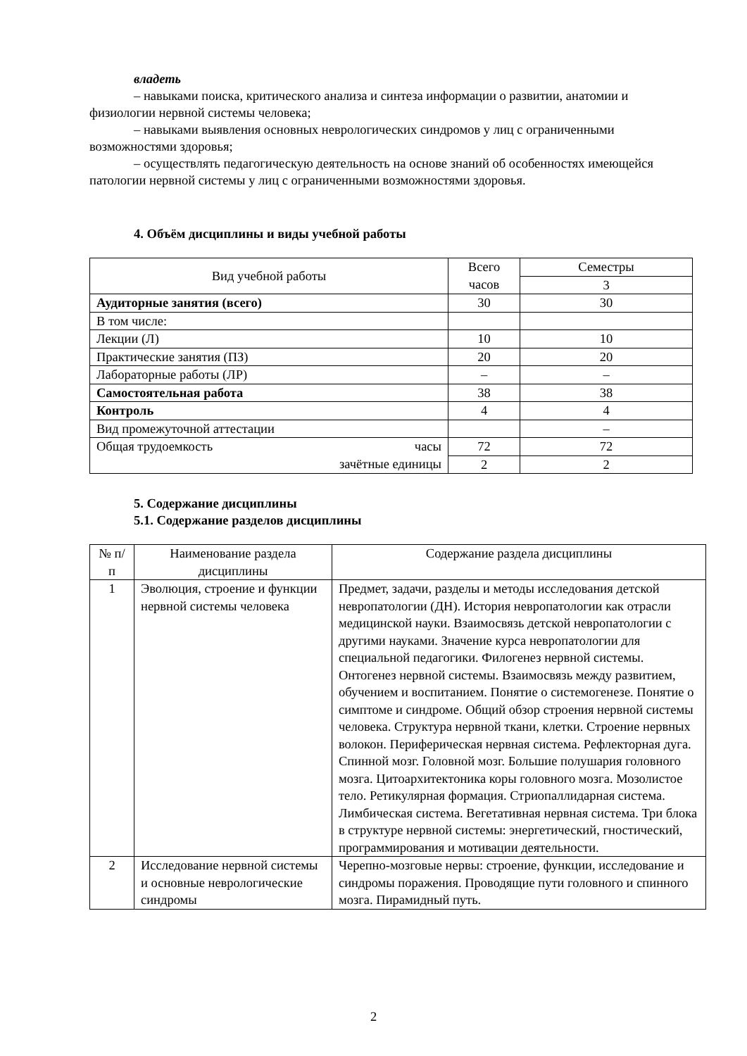владеть
– навыками поиска, критического анализа и синтеза информации о развитии, анатомии и физиологии нервной системы человека;
– навыками выявления основных неврологических синдромов у лиц с ограниченными возможностями здоровья;
– осуществлять педагогическую деятельность на основе знаний об особенностях имеющейся патологии нервной системы у лиц с ограниченными возможностями здоровья.
4. Объём дисциплины и виды учебной работы
| Вид учебной работы | Всего часов | Семестры |
| --- | --- | --- |
| | | 3 |
| Аудиторные занятия (всего) | 30 | 30 |
| В том числе: | | |
| Лекции (Л) | 10 | 10 |
| Практические занятия (ПЗ) | 20 | 20 |
| Лабораторные работы (ЛР) | – | – |
| Самостоятельная работа | 38 | 38 |
| Контроль | 4 | 4 |
| Вид промежуточной аттестации | | – |
| Общая трудоемкость часы зачётные единицы | 72 | 72 |
| | 2 | 2 |
5. Содержание дисциплины
5.1. Содержание разделов дисциплины
| № п/п | Наименование раздела дисциплины | Содержание раздела дисциплины |
| --- | --- | --- |
| 1 | Эволюция, строение и функции нервной системы человека | Предмет, задачи, разделы и методы исследования детской невропатологии (ДН). История невропатологии как отрасли медицинской науки. Взаимосвязь детской невропатологии с другими науками. Значение курса невропатологии для специальной педагогики. Филогенез нервной системы. Онтогенез нервной системы. Взаимосвязь между развитием, обучением и воспитанием. Понятие о системогенезе. Понятие о симптоме и синдроме. Общий обзор строения нервной системы человека. Структура нервной ткани, клетки. Строение нервных волокон. Периферическая нервная система. Рефлекторная дуга. Спинной мозг. Головной мозг. Большие полушария головного мозга. Цитоархитектоника коры головного мозга. Мозолистое тело. Ретикулярная формация. Стриопаллидарная система. Лимбическая система. Вегетативная нервная система. Три блока в структуре нервной системы: энергетический, гностический, программирования и мотивации деятельности. |
| 2 | Исследование нервной системы и основные неврологические синдромы | Черепно-мозговые нервы: строение, функции, исследование и синдромы поражения. Проводящие пути головного и спинного мозга. Пирамидный путь. |
2